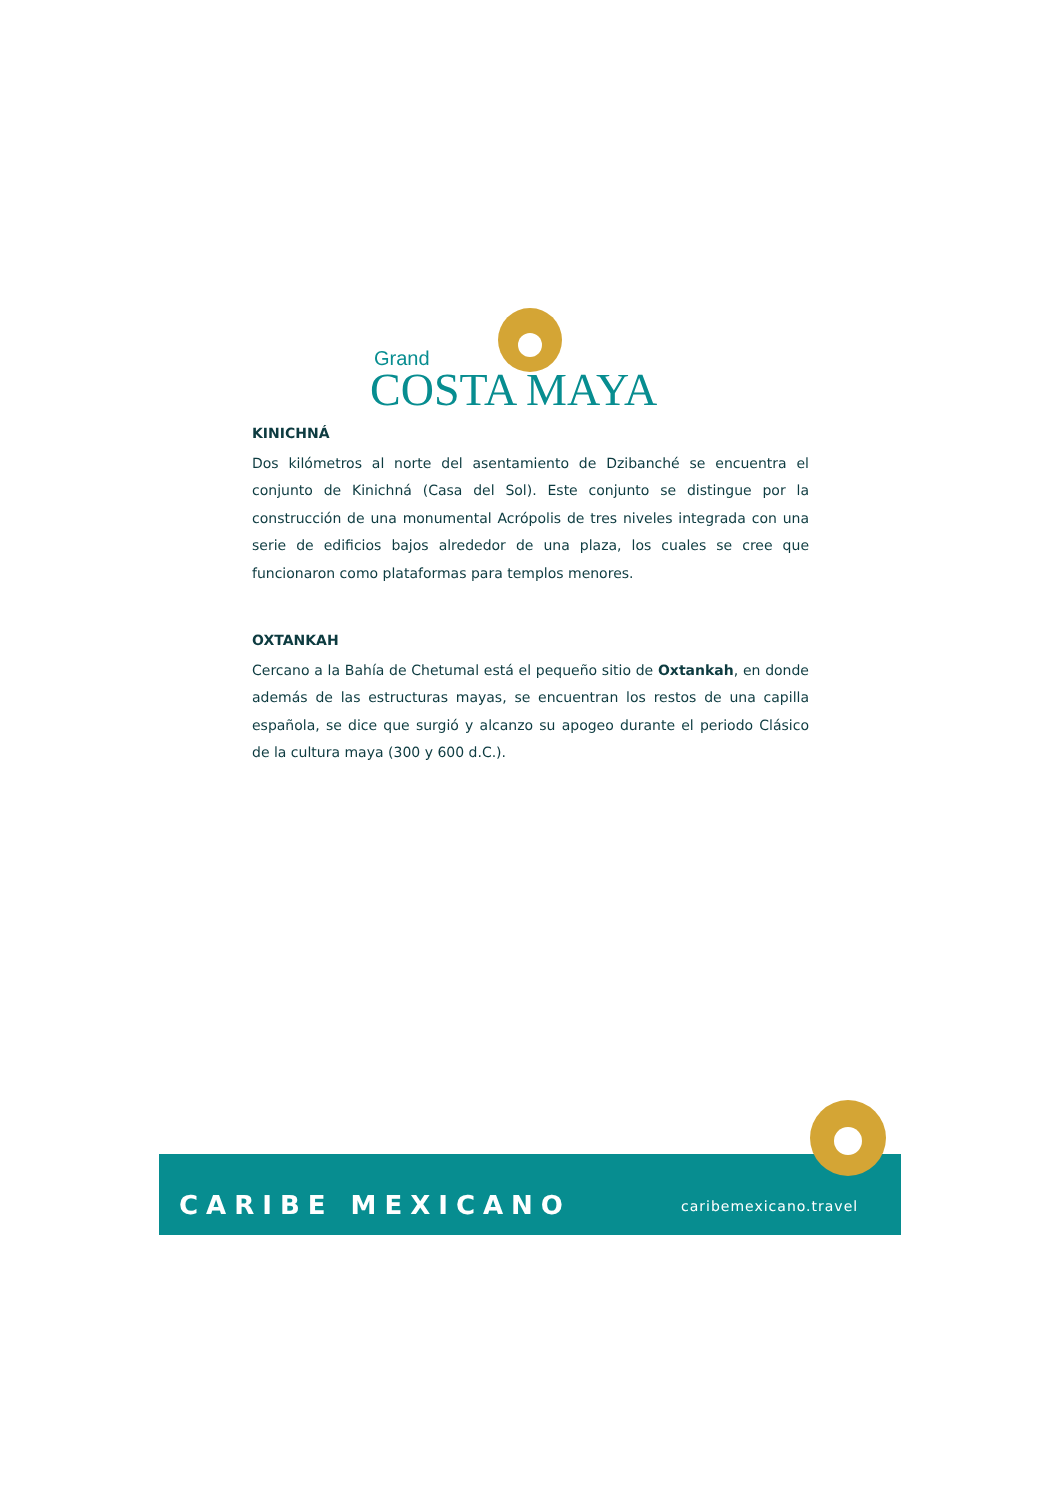Grand
COSTA MAYA
KINICHNÁ
Dos kilómetros al norte del asentamiento de Dzibanché se encuentra el conjunto de Kinichná (Casa del Sol). Este conjunto se distingue por la construcción de una monumental Acrópolis de tres niveles integrada con una serie de edificios bajos alrededor de una plaza, los cuales se cree que funcionaron como plataformas para templos menores.
OXTANKAH
Cercano a la Bahía de Chetumal está el pequeño sitio de Oxtankah, en donde además de las estructuras mayas, se encuentran los restos de una capilla española, se dice que surgió y alcanzo su apogeo durante el periodo Clásico de la cultura maya (300 y 600 d.C.).
CARIBE MEXICANO caribemexicano.travel